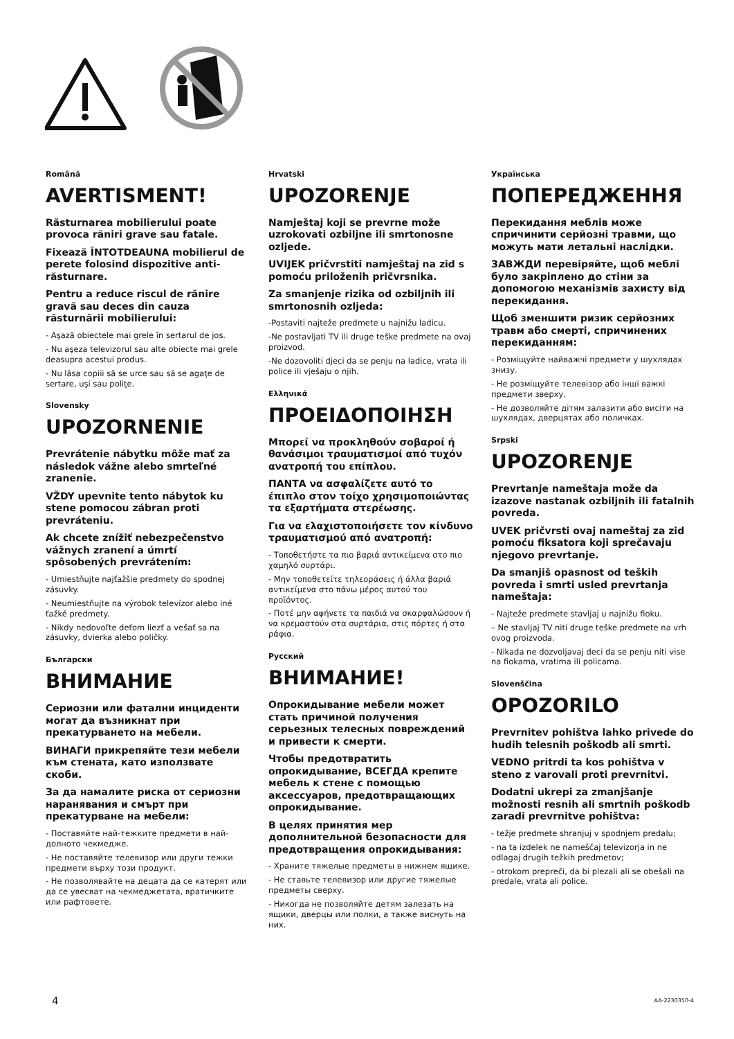Română
AVERTISMENT!
Răsturnarea mobilierului poate provoca răniri grave sau fatale.
Fixează ÎNTOTDEAUNA mobilierul de perete folosind dispozitive anti-răsturnare.
Pentru a reduce riscul de rănire gravă sau deces din cauza răsturnării mobilierului:
- Aşază obiectele mai grele în sertarul de jos.
- Nu aşeza televizorul sau alte obiecte mai grele deasupra acestui produs.
- Nu lăsa copiii să se urce sau să se agaţe de sertare, uşi sau poliţe.
Slovensky
UPOZORNENIE
Prevrátenie nábytku môže mať za následok vážne alebo smrteľné zranenie.
VŽDY upevnite tento nábytok ku stene pomocou zábran proti prevráteniu.
Ak chcete znížiť nebezpečenstvo vážnych zranení a úmrtí spôsobených prevrátením:
- Umiestňujte najťažšie predmety do spodnej zásuvky.
- Neumiestňujte na výrobok televízor alebo iné ťažké predmety.
- Nikdy nedovoľte deťom liezť a vešať sa na zásuvky, dvierka alebo poličky.
Български
ВНИМАНИЕ
Сериозни или фатални инциденти могат да възникнат при прекатурването на мебели.
ВИНАГИ прикрепяйте тези мебели към стената, като използвате скоби.
За да намалите риска от сериозни наранявания и смърт при прекатурване на мебели:
- Поставяйте най-тежките предмети в най-долното чекмедже.
- Не поставяйте телевизор или други тежки предмети върху този продукт.
- Не позволявайте на децата да се катерят или да се увесват на чекмеджетата, вратичките или рафтовете.
Hrvatski
UPOZORENJE
Namještaj koji se prevrne može uzrokovati ozbiljne ili smrtonosne ozljede.
UVIJEK pričvrstiti namještaj na zid s pomoću priloženih pričvrsnika.
Za smanjenje rizika od ozbiljnih ili smrtonosnih ozljeda:
-Postaviti najteže predmete u najnižu ladicu.
-Ne postavljati TV ili druge teške predmete na ovaj proizvod.
-Ne dozovoliti djeci da se penju na ladice, vrata ili police ili vješaju o njih.
Ελληνικά
ΠΡΟΕΙΔΟΠΟΙΗΣΗ
Μπορεί να προκληθούν σοβαροί ή θανάσιμοι τραυματισμοί από τυχόν ανατροπή του επίπλου.
ΠΑΝΤΑ να ασφαλίζετε αυτό το έπιπλο στον τοίχο χρησιμοποιώντας τα εξαρτήματα στερέωσης.
Για να ελαχιστοποιήσετε τον κίνδυνο τραυματισμού από ανατροπή:
- Τοποθετήστε τα πιο βαριά αντικείμενα στο πιο χαμηλό συρτάρι.
- Μην τοποθετείτε τηλεοράσεις ή άλλα βαριά αντικείμενα στο πάνω μέρος αυτού του προϊόντος.
- Ποτέ μην αφήνετε τα παιδιά να σκαρφαλώσουν ή να κρεμαστούν στα συρτάρια, στις πόρτες ή στα ράφια.
Русский
ВНИМАНИЕ!
Опрокидывание мебели может стать причиной получения серьезных телесных повреждений и привести к смерти.
Чтобы предотвратить опрокидывание, ВСЕГДА крепите мебель к стене с помощью аксессуаров, предотвращающих опрокидывание.
В целях принятия мер дополнительной безопасности для предотвращения опрокидывания:
- Храните тяжелые предметы в нижнем ящике.
- Не ставьте телевизор или другие тяжелые предметы сверху.
- Никогда не позволяйте детям залезать на ящики, дверцы или полки, а также виснуть на них.
Українська
ПОПЕРЕДЖЕННЯ
Перекидання меблів може спричинити серйозні травми, що можуть мати летальні наслідки.
ЗАВЖДИ перевіряйте, щоб меблі було закріплено до стіни за допомогою механізмів захисту від перекидання.
Щоб зменшити ризик серйозних травм або смерті, спричинених перекиданням:
- Розміщуйте найважчі предмети у шухлядах знизу.
- Не розміщуйте телевізор або інші важкі предмети зверху.
- Не дозволяйте дітям залазити або висіти на шухлядах, дверцятах або поличках.
Srpski
UPOZORENJE
Prevrtanje nameštaja može da izazove nastanak ozbiljnih ili fatalnih povreda.
UVEK pričvrsti ovaj nameštaj za zid pomoću fiksatora koji sprečavaju njegovo prevrtanje.
Da smanjiš opasnost od teških povreda i smrti usled prevrtanja nameštaja:
- Najteže predmete stavljaj u najnižu fioku.
– Ne stavljaj TV niti druge teške predmete na vrh ovog proizvoda.
- Nikada ne dozvoljavaj deci da se penju niti vise na fiokama, vratima ili policama.
Slovenščina
OPOZORILO
Prevrnitev pohištva lahko privede do hudih telesnih poškodb ali smrti.
VEDNO pritrdi ta kos pohištva v steno z varovali proti prevrnitvi.
Dodatni ukrepi za zmanjšanje možnosti resnih ali smrtnih poškodb zaradi prevrnitve pohištva:
- težje predmete shranjuj v spodnjem predalu;
- na ta izdelek ne nameščaj televizorja in ne odlagaj drugih težkih predmetov;
- otrokom prepreči, da bi plezali ali se obešali na predale, vrata ali police.
4 AA-2230350-4